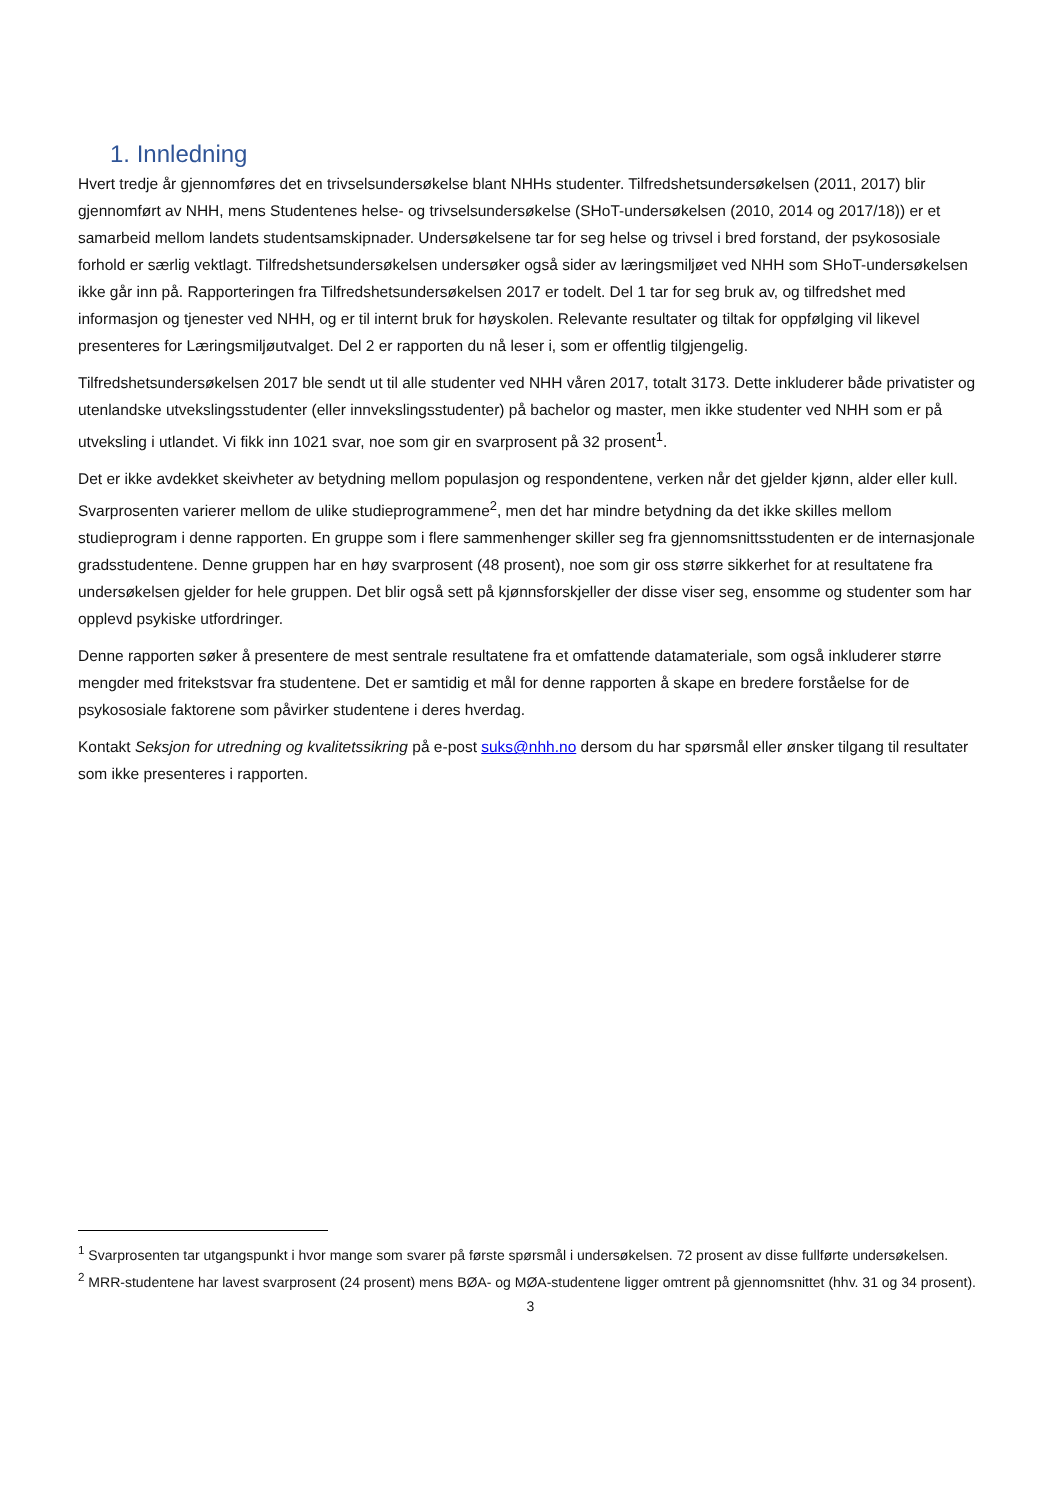1. Innledning
Hvert tredje år gjennomføres det en trivselsundersøkelse blant NHHs studenter. Tilfredshetsundersøkelsen (2011, 2017) blir gjennomført av NHH, mens Studentenes helse- og trivselsundersøkelse (SHoT-undersøkelsen (2010, 2014 og 2017/18)) er et samarbeid mellom landets studentsamskipnader. Undersøkelsene tar for seg helse og trivsel i bred forstand, der psykososiale forhold er særlig vektlagt. Tilfredshetsundersøkelsen undersøker også sider av læringsmiljøet ved NHH som SHoT-undersøkelsen ikke går inn på. Rapporteringen fra Tilfredshetsundersøkelsen 2017 er todelt. Del 1 tar for seg bruk av, og tilfredshet med informasjon og tjenester ved NHH, og er til internt bruk for høyskolen. Relevante resultater og tiltak for oppfølging vil likevel presenteres for Læringsmiljøutvalget. Del 2 er rapporten du nå leser i, som er offentlig tilgjengelig.
Tilfredshetsundersøkelsen 2017 ble sendt ut til alle studenter ved NHH våren 2017, totalt 3173. Dette inkluderer både privatister og utenlandske utvekslingsstudenter (eller innvekslingsstudenter) på bachelor og master, men ikke studenter ved NHH som er på utveksling i utlandet. Vi fikk inn 1021 svar, noe som gir en svarprosent på 32 prosent<sup>1</sup>.
Det er ikke avdekket skeivheter av betydning mellom populasjon og respondentene, verken når det gjelder kjønn, alder eller kull. Svarprosenten varierer mellom de ulike studieprogrammene<sup>2</sup>, men det har mindre betydning da det ikke skilles mellom studieprogram i denne rapporten. En gruppe som i flere sammenhenger skiller seg fra gjennomsnittsstudenten er de internasjonale gradsstudentene. Denne gruppen har en høy svarprosent (48 prosent), noe som gir oss større sikkerhet for at resultatene fra undersøkelsen gjelder for hele gruppen. Det blir også sett på kjønnsforskjeller der disse viser seg, ensomme og studenter som har opplevd psykiske utfordringer.
Denne rapporten søker å presentere de mest sentrale resultatene fra et omfattende datamateriale, som også inkluderer større mengder med fritekstsvar fra studentene. Det er samtidig et mål for denne rapporten å skape en bredere forståelse for de psykososiale faktorene som påvirker studentene i deres hverdag.
Kontakt Seksjon for utredning og kvalitetssikring på e-post suks@nhh.no dersom du har spørsmål eller ønsker tilgang til resultater som ikke presenteres i rapporten.
<sup>1</sup> Svarprosenten tar utgangspunkt i hvor mange som svarer på første spørsmål i undersøkelsen. 72 prosent av disse fullførte undersøkelsen.
<sup>2</sup> MRR-studentene har lavest svarprosent (24 prosent) mens BØA- og MØA-studentene ligger omtrent på gjennomsnittet (hhv. 31 og 34 prosent).
3